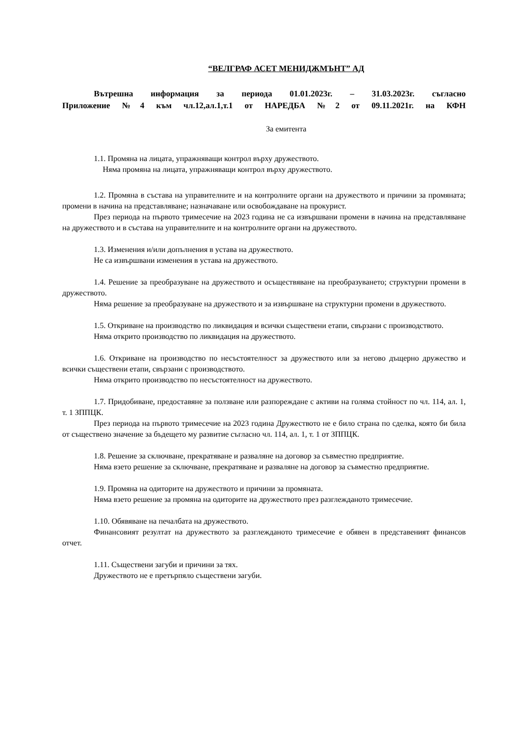“ВЕЛГРАФ АСЕТ МЕНИДЖМЪНТ” АД
Вътрешна информация за периода 01.01.2023г. – 31.03.2023г. съгласно
Приложение №4 към чл.12,ал.1,т.1 от НАРЕДБА №2 от 09.11.2021г. на КФН
За емитента
1.1. Промяна на лицата, упражняващи контрол върху дружеството.
Няма промяна на лицата, упражняващи контрол върху дружеството.
1.2. Промяна в състава на управителните и на контролните органи на дружеството и причини за промяната; промени в начина на представляване; назначаване или освобождаване на прокурист.
През периода на първото тримесечие на 2023 година не са извършвани промени в начина на представляване на дружеството и в състава на управителните и на контролните органи на дружеството.
1.3. Изменения и/или допълнения в устава на дружеството.
Не са извършвани изменения в устава на дружеството.
1.4. Решение за преобразуване на дружеството и осъществяване на преобразуването; структурни промени в дружеството.
Няма решение за преобразуване на дружеството и за извършване на структурни промени в дружеството.
1.5. Откриване на производство по ликвидация и всички съществени етапи, свързани с производството.
Няма открито производство по ликвидация на дружеството.
1.6. Откриване на производство по несъстоятелност за дружеството или за негово дъщерно дружество и всички съществени етапи, свързани с производството.
Няма открито производство по несъстоятелност на дружеството.
1.7. Придобиване, предоставяне за ползване или разпореждане с активи на голяма стойност по чл. 114, ал. 1, т. 1 ЗППЦК.
През периода на първото тримесечие на 2023 година Дружеството не е било страна по сделка, която би била от съществено значение за бъдещето му развитие съгласно чл. 114, ал. 1, т. 1 от ЗППЦК.
1.8. Решение за сключване, прекратяване и разваляне на договор за съвместно предприятие.
Няма взето решение за сключване, прекратяване и разваляне на договор за съвместно предприятие.
1.9. Промяна на одиторите на дружеството и причини за промяната.
Няма взето решение за промяна на одиторите на дружеството през разглежданото тримесечие.
1.10. Обявяване на печалбата на дружеството.
Финансовият резултат на дружеството за разглежданото тримесечие е обявен в представеният финансов отчет.
1.11. Съществени загуби и причини за тях.
Дружеството не е претърпяло съществени загуби.